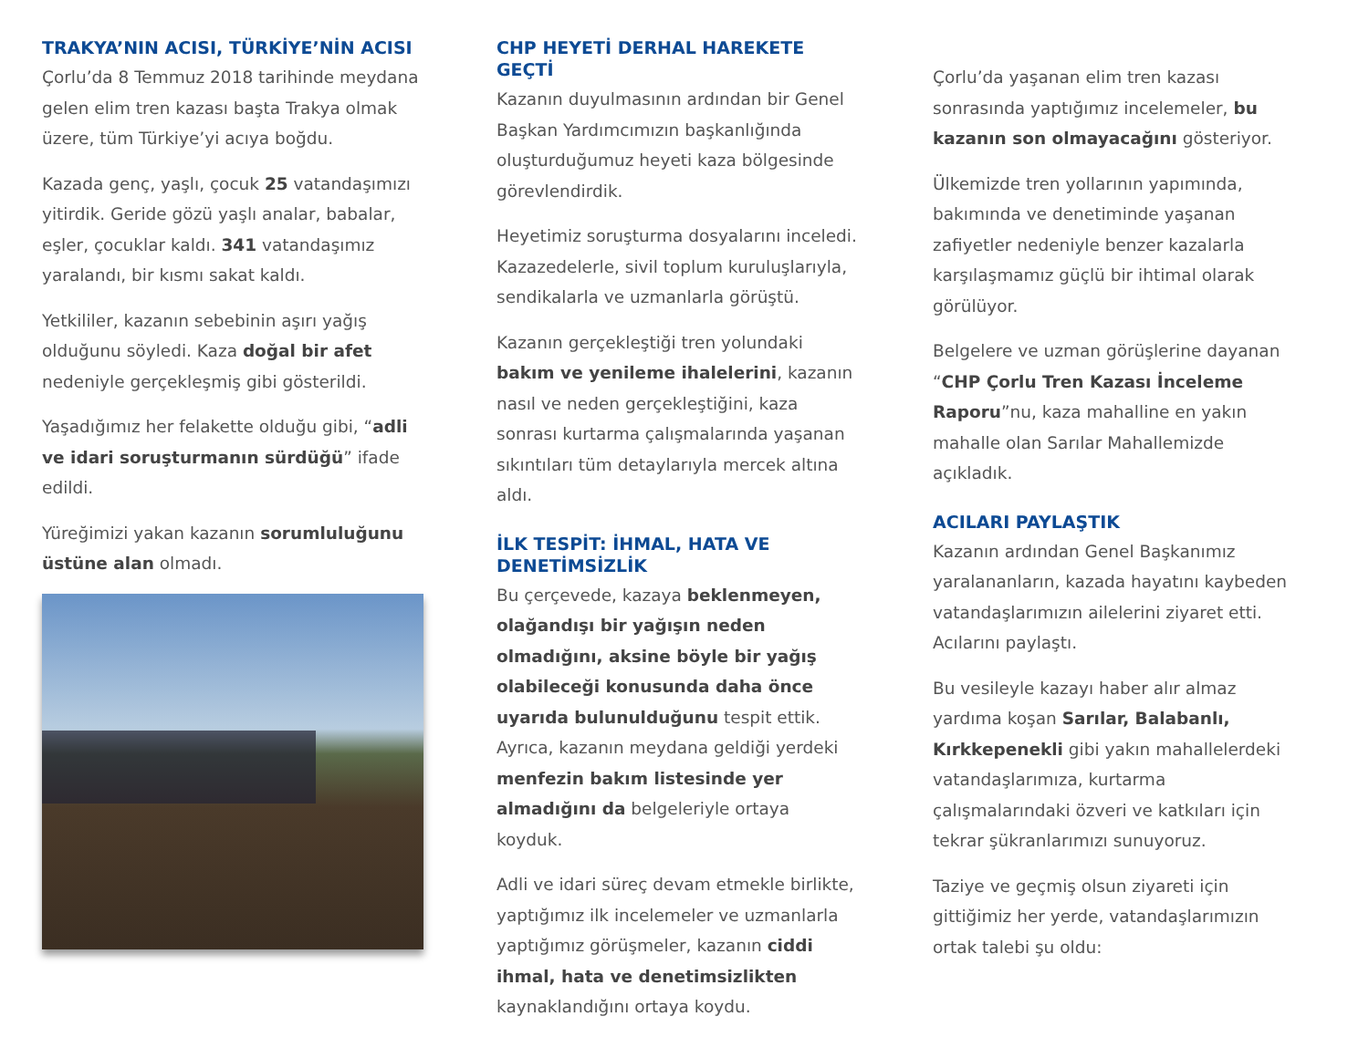TRAKYA’NIN ACISI, TÜRKİYE’NİN ACISI
Çorlu’da 8 Temmuz 2018 tarihinde meydana gelen elim tren kazası başta Trakya olmak üzere, tüm Türkiye’yi acıya boğdu.
Kazada genç, yaşlı, çocuk 25 vatandaşımızı yitirdik. Geride gözü yaşlı analar, babalar, eşler, çocuklar kaldı. 341 vatandaşımız yaralandı, bir kısmı sakat kaldı.
Yetkililer, kazanın sebebinin aşırı yağış olduğunu söyledi. Kaza doğal bir afet nedeniyle gerçekleşmiş gibi gösterildi.
Yaşadığımız her felakette olduğu gibi, “adli ve idari soruşturmanın sürdüğü” ifade edildi.
Yüreğimizi yakan kazanın sorumluluğunu üstüne alan olmadı.
CHP HEYETİ DERHAL HAREKETE GEÇTİ
Kazanın duyulmasının ardından bir Genel Başkan Yardımcımızın başkanlığında oluşturduğumuz heyeti kaza bölgesinde görevlendirdik.
Heyetimiz soruşturma dosyalarını inceledi. Kazazedelerle, sivil toplum kuruluşlarıyla, sendikalarla ve uzmanlarla görüştü.
Kazanın gerçekleştiği tren yolundaki bakım ve yenileme ihalelerini, kazanın nasıl ve neden gerçekleştiğini, kaza sonrası kurtarma çalışmalarında yaşanan sıkıntıları tüm detaylarıyla mercek altına aldı.
İLK TESPİT: İHMAL, HATA VE DENETİMSİZLİK
Bu çerçevede, kazaya beklenmeyen, olağandışı bir yağışın neden olmadığını, aksine böyle bir yağış olabileceği konusunda daha önce uyarıda bulunulduğunu tespit ettik. Ayrıca, kazanın meydana geldiği yerdeki menfezin bakım listesinde yer almadığını da belgeleriyle ortaya koyduk.
Adli ve idari süreç devam etmekle birlikte, yaptığımız ilk incelemeler ve uzmanlarla yaptığımız görüşmeler, kazanın ciddi ihmal, hata ve denetimsizlikten kaynaklandığını ortaya koydu.
Çorlu’da yaşanan elim tren kazası sonrasında yaptığımız incelemeler, bu kazanın son olmayacağını gösteriyor.
Ülkemizde tren yollarının yapımında, bakımında ve denetiminde yaşanan zafiyetler nedeniyle benzer kazalarla karşılaşmamız güçlü bir ihtimal olarak görülüyor.
Belgelere ve uzman görüşlerine dayanan “CHP Çorlu Tren Kazası İnceleme Raporu”nu, kaza mahalline en yakın mahalle olan Sarılar Mahallemizde açıkladık.
ACILARI PAYLAŞTIK
Kazanın ardından Genel Başkanımız yaralananların, kazada hayatını kaybeden vatandaşlarımızın ailelerini ziyaret etti. Acılarını paylaştı.
Bu vesileyle kazayı haber alır almaz yardıma koşan Sarılar, Balabanlı, Kırkkepenekli gibi yakın mahallelerdeki vatandaşlarımıza, kurtarma çalışmalarındaki özveri ve katkıları için tekrar şükranlarımızı sunuyoruz.
Taziye ve geçmiş olsun ziyareti için gittiğimiz her yerde, vatandaşlarımızın ortak talebi şu oldu: